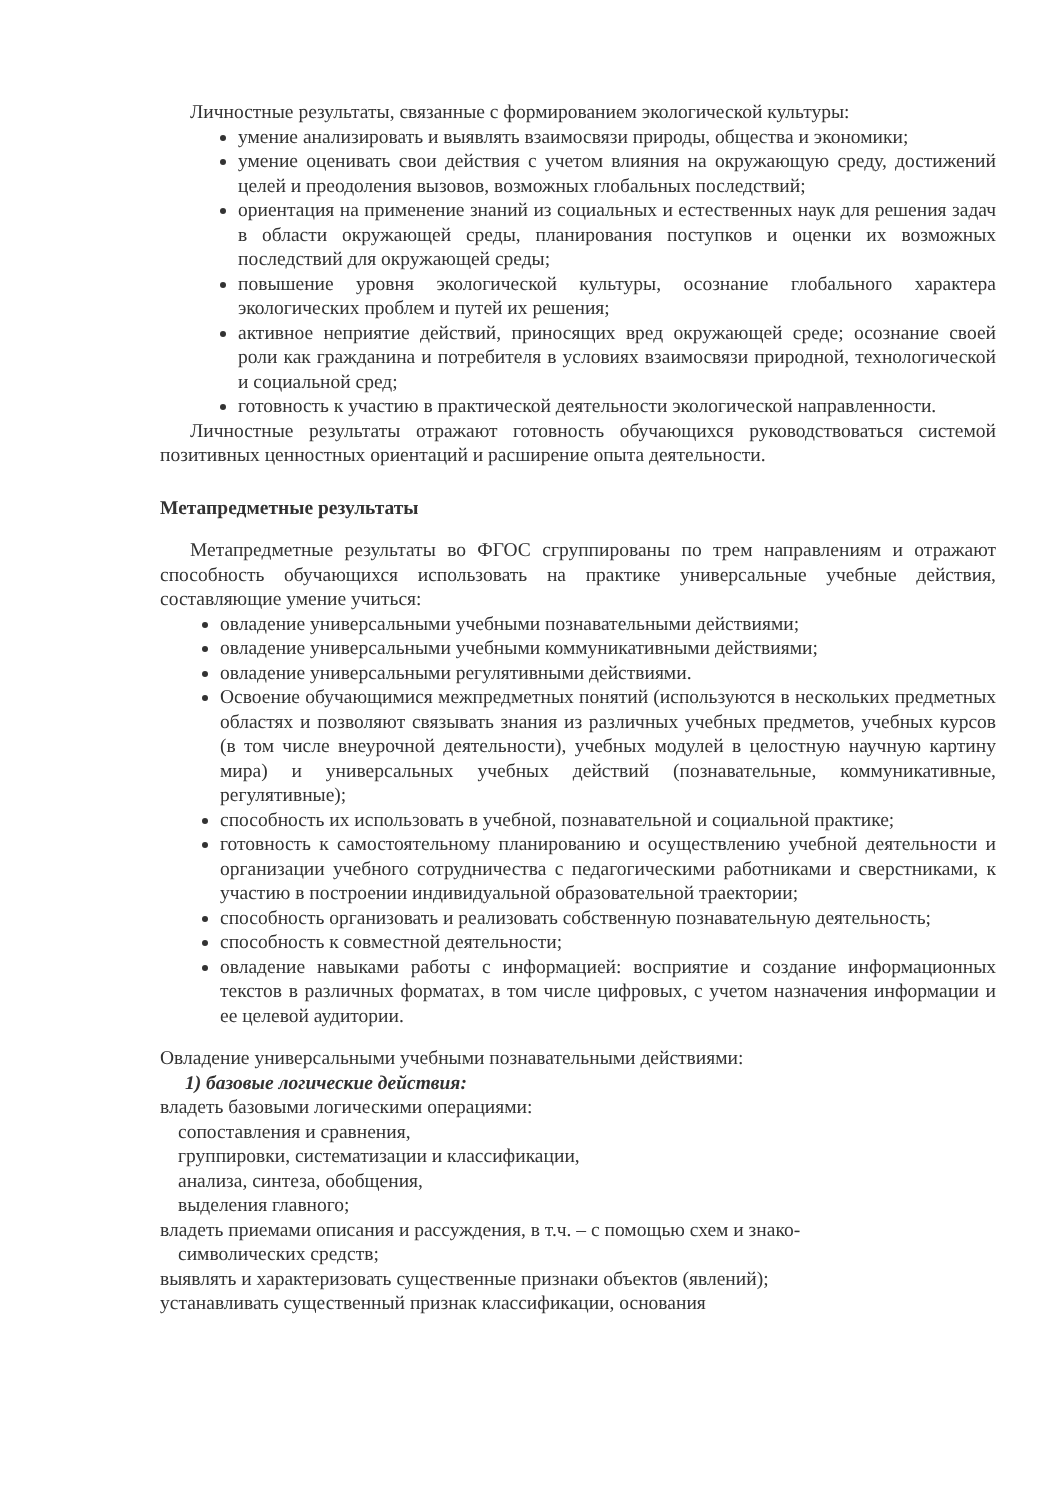Личностные результаты, связанные с формированием экологической культуры:
умение анализировать и выявлять взаимосвязи природы, общества и экономики;
умение оценивать свои действия с учетом влияния на окружающую среду, достижений целей и преодоления вызовов, возможных глобальных последствий;
ориентация на применение знаний из социальных и естественных наук для решения задач в области окружающей среды, планирования поступков и оценки их возможных последствий для окружающей среды;
повышение уровня экологической культуры, осознание глобального характера экологических проблем и путей их решения;
активное неприятие действий, приносящих вред окружающей среде; осознание своей роли как гражданина и потребителя в условиях взаимосвязи природной, технологической и социальной сред;
готовность к участию в практической деятельности экологической направленности.
Личностные результаты отражают готовность обучающихся руководствоваться системой позитивных ценностных ориентаций и расширение опыта деятельности.
Метапредметные результаты
Метапредметные результаты во ФГОС сгруппированы по трем направлениям и отражают способность обучающихся использовать на практике универсальные учебные действия, составляющие умение учиться:
овладение универсальными учебными познавательными действиями;
овладение универсальными учебными коммуникативными действиями;
овладение универсальными регулятивными действиями.
Освоение обучающимися межпредметных понятий (используются в нескольких предметных областях и позволяют связывать знания из различных учебных предметов, учебных курсов (в том числе внеурочной деятельности), учебных модулей в целостную научную картину мира) и универсальных учебных действий (познавательные, коммуникативные, регулятивные);
способность их использовать в учебной, познавательной и социальной практике;
готовность к самостоятельному планированию и осуществлению учебной деятельности и организации учебного сотрудничества с педагогическими работниками и сверстниками, к участию в построении индивидуальной образовательной траектории;
способность организовать и реализовать собственную познавательную деятельность;
способность к совместной деятельности;
овладение навыками работы с информацией: восприятие и создание информационных текстов в различных форматах, в том числе цифровых, с учетом назначения информации и ее целевой аудитории.
Овладение универсальными учебными познавательными действиями:
1) базовые логические действия:
владеть базовыми логическими операциями:
сопоставления и сравнения,
группировки, систематизации и классификации,
анализа, синтеза, обобщения,
выделения главного;
владеть приемами описания и рассуждения, в т.ч. – с помощью схем и знако-
символических средств;
выявлять и характеризовать существенные признаки объектов (явлений);
устанавливать существенный признак классификации, основания